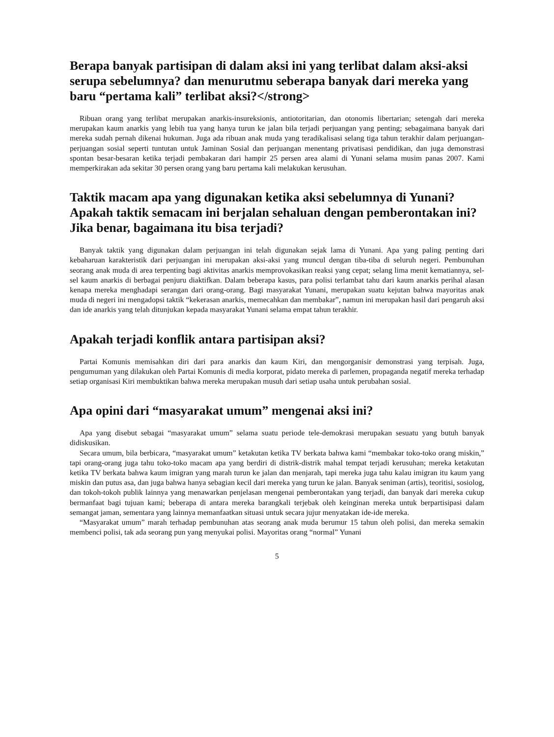Berapa banyak partisipan di dalam aksi ini yang terlibat dalam aksi-aksi serupa sebelumnya? dan menurutmu seberapa banyak dari mereka yang baru “pertama kali” terlibat aksi?</strong>
Ribuan orang yang terlibat merupakan anarkis-insureksionis, antiotoritarian, dan otonomis libertarian; setengah dari mereka merupakan kaum anarkis yang lebih tua yang hanya turun ke jalan bila terjadi perjuangan yang penting; sebagaimana banyak dari mereka sudah pernah dikenai hukuman. Juga ada ribuan anak muda yang teradikalisasi selang tiga tahun terakhir dalam perjuangan-perjuangan sosial seperti tuntutan untuk Jaminan Sosial dan perjuangan menentang privatisasi pendidikan, dan juga demonstrasi spontan besar-besaran ketika terjadi pembakaran dari hampir 25 persen area alami di Yunani selama musim panas 2007. Kami memperkirakan ada sekitar 30 persen orang yang baru pertama kali melakukan kerusuhan.
Taktik macam apa yang digunakan ketika aksi sebelumnya di Yunani? Apakah taktik semacam ini berjalan sehaluan dengan pemberontakan ini? Jika benar, bagaimana itu bisa terjadi?
Banyak taktik yang digunakan dalam perjuangan ini telah digunakan sejak lama di Yunani. Apa yang paling penting dari kebaharuan karakteristik dari perjuangan ini merupakan aksi-aksi yang muncul dengan tiba-tiba di seluruh negeri. Pembunuhan seorang anak muda di area terpenting bagi aktivitas anarkis memprovokasikan reaksi yang cepat; selang lima menit kematiannya, sel-sel kaum anarkis di berbagai penjuru diaktifkan. Dalam beberapa kasus, para polisi terlambat tahu dari kaum anarkis perihal alasan kenapa mereka menghadapi serangan dari orang-orang. Bagi masyarakat Yunani, merupakan suatu kejutan bahwa mayoritas anak muda di negeri ini mengadopsi taktik “kekerasan anarkis, memecahkan dan membakar”, namun ini merupakan hasil dari pengaruh aksi dan ide anarkis yang telah ditunjukan kepada masyarakat Yunani selama empat tahun terakhir.
Apakah terjadi konflik antara partisipan aksi?
Partai Komunis memisahkan diri dari para anarkis dan kaum Kiri, dan mengorganisir demonstrasi yang terpisah. Juga, pengumuman yang dilakukan oleh Partai Komunis di media korporat, pidato mereka di parlemen, propaganda negatif mereka terhadap setiap organisasi Kiri membuktikan bahwa mereka merupakan musuh dari setiap usaha untuk perubahan sosial.
Apa opini dari “masyarakat umum” mengenai aksi ini?
Apa yang disebut sebagai “masyarakat umum” selama suatu periode tele-demokrasi merupakan sesuatu yang butuh banyak didiskusikan.
Secara umum, bila berbicara, “masyarakat umum” ketakutan ketika TV berkata bahwa kami “membakar toko-toko orang miskin,” tapi orang-orang juga tahu toko-toko macam apa yang berdiri di distrik-distrik mahal tempat terjadi kerusuhan; mereka ketakutan ketika TV berkata bahwa kaum imigran yang marah turun ke jalan dan menjarah, tapi mereka juga tahu kalau imigran itu kaum yang miskin dan putus asa, dan juga bahwa hanya sebagian kecil dari mereka yang turun ke jalan. Banyak seniman (artis), teoritisi, sosiolog, dan tokoh-tokoh publik lainnya yang menawarkan penjelasan mengenai pemberontakan yang terjadi, dan banyak dari mereka cukup bermanfaat bagi tujuan kami; beberapa di antara mereka barangkali terjebak oleh keinginan mereka untuk berpartisipasi dalam semangat jaman, sementara yang lainnya memanfaatkan situasi untuk secara jujur menyatakan ide-ide mereka.
“Masyarakat umum” marah terhadap pembunuhan atas seorang anak muda berumur 15 tahun oleh polisi, dan mereka semakin membenci polisi, tak ada seorang pun yang menyukai polisi. Mayoritas orang “normal” Yunani
5